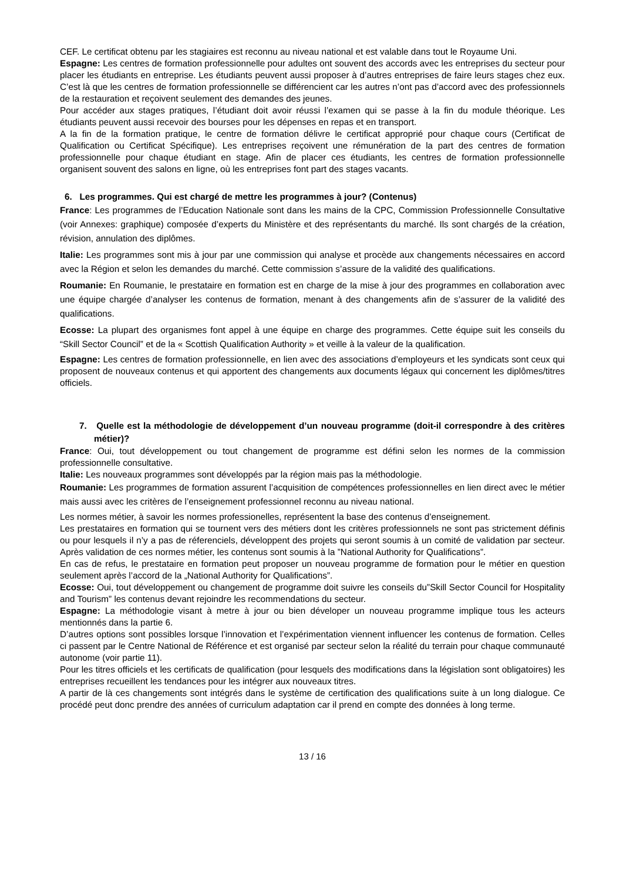CEF. Le certificat obtenu par les stagiaires est reconnu au niveau national et est valable dans tout le Royaume Uni.
Espagne: Les centres de formation professionnelle pour adultes ont souvent des accords avec les entreprises du secteur pour placer les étudiants en entreprise. Les étudiants peuvent aussi proposer à d’autres entreprises de faire leurs stages chez eux. C’est là que les centres de formation professionnelle se différencient car les autres n’ont pas d’accord avec des professionnels de la restauration et reçoivent seulement des demandes des jeunes.
Pour accéder aux stages pratiques, l’étudiant doit avoir réussi l’examen qui se passe à la fin du module théorique. Les étudiants peuvent aussi recevoir des bourses pour les dépenses en repas et en transport.
A la fin de la formation pratique, le centre de formation délivre le certificat approprié pour chaque cours (Certificat de Qualification ou Certificat Spécifique). Les entreprises reçoivent une rémunération de la part des centres de formation professionnelle pour chaque étudiant en stage. Afin de placer ces étudiants, les centres de formation professionnelle organisent souvent des salons en ligne, où les entreprises font part des stages vacants.
6. Les programmes. Qui est chargé de mettre les programmes à jour? (Contenus)
France: Les programmes de l’Education Nationale sont dans les mains de la CPC, Commission Professionnelle Consultative (voir Annexes: graphique) composée d’experts du Ministère et des représentants du marché. Ils sont chargés de la création, révision, annulation des diplômes.
Italie: Les programmes sont mis à jour par une commission qui analyse et procède aux changements nécessaires en accord avec la Région et selon les demandes du marché. Cette commission s’assure de la validité des qualifications.
Roumanie: En Roumanie, le prestataire en formation est en charge de la mise à jour des programmes en collaboration avec une équipe chargée d’analyser les contenus de formation, menant à des changements afin de s’assurer de la validité des qualifications.
Ecosse: La plupart des organismes font appel à une équipe en charge des programmes. Cette équipe suit les conseils du “Skill Sector Council” et de la « Scottish Qualification Authority » et veille à la valeur de la qualification.
Espagne: Les centres de formation professionnelle, en lien avec des associations d’employeurs et les syndicats sont ceux qui proposent de nouveaux contenus et qui apportent des changements aux documents légaux qui concernent les diplômes/titres officiels.
7. Quelle est la méthodologie de développement d’un nouveau programme (doit-il correspondre à des critères métier)?
France: Oui, tout développement ou tout changement de programme est défini selon les normes de la commission professionnelle consultative.
Italie: Les nouveaux programmes sont développés par la région mais pas la méthodologie.
Roumanie: Les programmes de formation assurent l’acquisition de compétences professionnelles en lien direct avec le métier mais aussi avec les critères de l’enseignement professionnel reconnu au niveau national.
Les normes métier, à savoir les normes professionelles, représentent la base des contenus d’enseignement.
Les prestataires en formation qui se tournent vers des métiers dont les critères professionnels ne sont pas strictement définis ou pour lesquels il n’y a pas de réferenciels, développent des projets qui seront soumis à un comité de validation par secteur. Après validation de ces normes métier, les contenus sont soumis à la ”National Authority for Qualifications”.
En cas de refus, le prestataire en formation peut proposer un nouveau programme de formation pour le métier en question seulement après l’accord de la „National Authority for Qualifications”.
Ecosse: Oui, tout développement ou changement de programme doit suivre les conseils du”Skill Sector Council for Hospitality and Tourism” les contenus devant rejoindre les recommendations du secteur.
Espagne: La méthodologie visant à metre à jour ou bien déveloper un nouveau programme implique tous les acteurs mentionnés dans la partie 6.
D’autres options sont possibles lorsque l’innovation et l’expérimentation viennent influencer les contenus de formation. Celles ci passent par le Centre National de Référence et est organisé par secteur selon la réalité du terrain pour chaque communauté autonome (voir partie 11).
Pour les titres officiels et les certificats de qualification (pour lesquels des modifications dans la législation sont obligatoires) les entreprises recueillent les tendances pour les intégrer aux nouveaux titres.
A partir de là ces changements sont intégrés dans le système de certification des qualifications suite à un long dialogue. Ce procédé peut donc prendre des années of curriculum adaptation car il prend en compte des données à long terme.
13 / 16